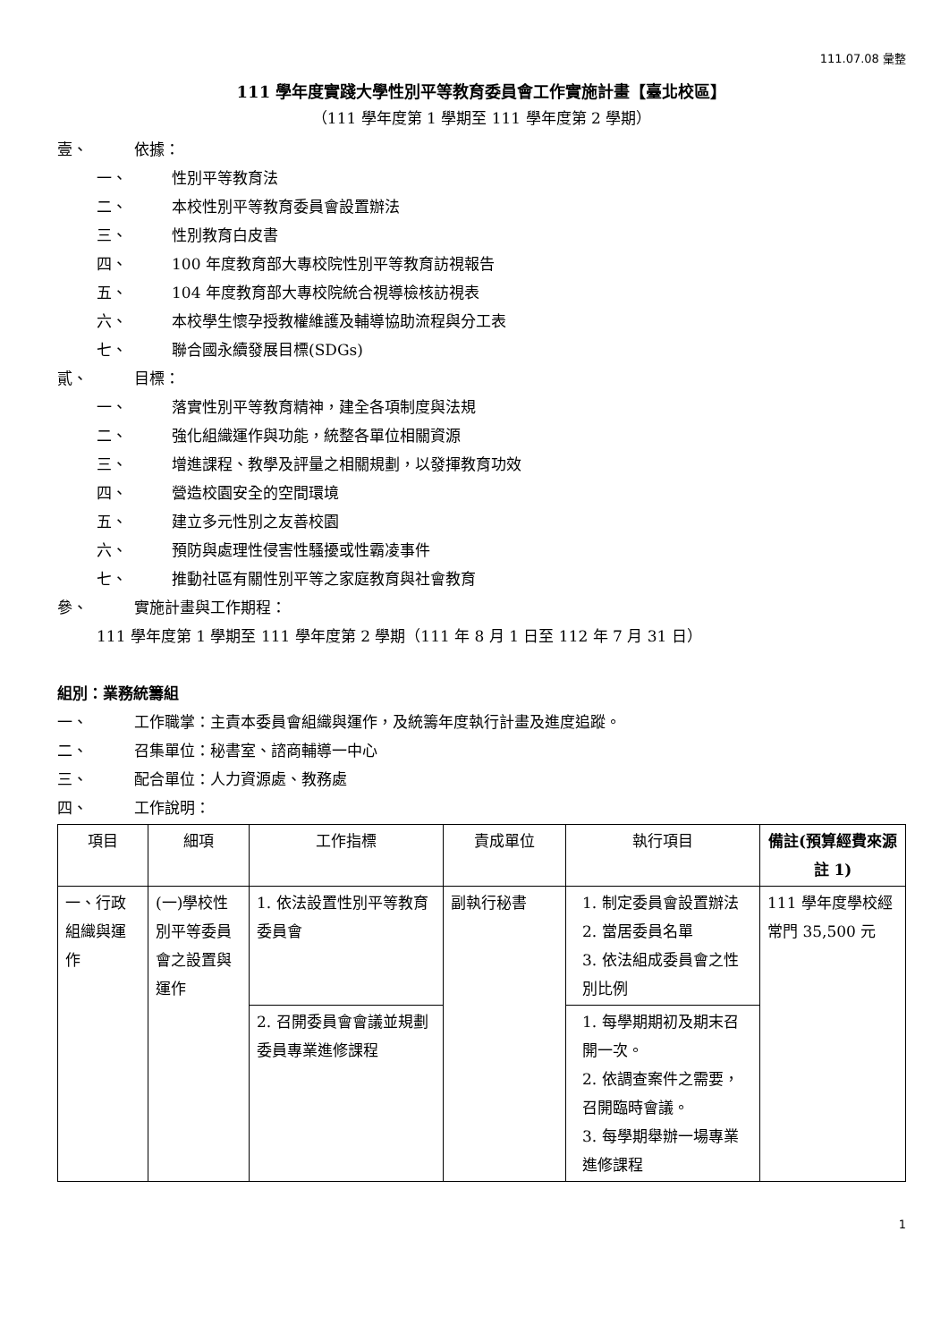111.07.08 彙整
111 學年度實踐大學性別平等教育委員會工作實施計畫【臺北校區】
（111 學年度第 1 學期至 111 學年度第 2 學期）
壹、 依據：
一、 性別平等教育法
二、 本校性別平等教育委員會設置辦法
三、 性別教育白皮書
四、 100 年度教育部大專校院性別平等教育訪視報告
五、 104 年度教育部大專校院統合視導檢核訪視表
六、 本校學生懷孕授教權維護及輔導協助流程與分工表
七、 聯合國永續發展目標(SDGs)
貳、 目標：
一、 落實性別平等教育精神，建全各項制度與法規
二、 強化組織運作與功能，統整各單位相關資源
三、 增進課程、教學及評量之相關規劃，以發揮教育功效
四、 營造校園安全的空間環境
五、 建立多元性別之友善校園
六、 預防與處理性侵害性騷擾或性霸凌事件
七、 推動社區有關性別平等之家庭教育與社會教育
參、 實施計畫與工作期程：
111 學年度第 1 學期至 111 學年度第 2 學期（111 年 8 月 1 日至 112 年 7 月 31 日）
組別：業務統籌組
一、 工作職掌：主責本委員會組織與運作，及統籌年度執行計畫及進度追蹤。
二、 召集單位：秘書室、諮商輔導一中心
三、 配合單位：人力資源處、教務處
四、 工作說明：
| 項目 | 細項 | 工作指標 | 責成單位 | 執行項目 | 備註(預算經費來源註 1) |
| --- | --- | --- | --- | --- | --- |
| 一、行政組織與運作 | (一)學校性別平等委員會之設置與運作 | 1. 依法設置性別平等教育委員會 | 副執行秘書 | 1. 制定委員會設置辦法 2. 當居委員名單 3. 依法組成委員會之性別比例 | 111 學年度學校經常門 35,500 元 |
| | | 2. 召開委員會會議並規劃委員專業進修課程 | | 1. 每學期期初及期末召開一次。 2. 依調查案件之需要，召開臨時會議。 3. 每學期舉辦一場專業進修課程 | |
1